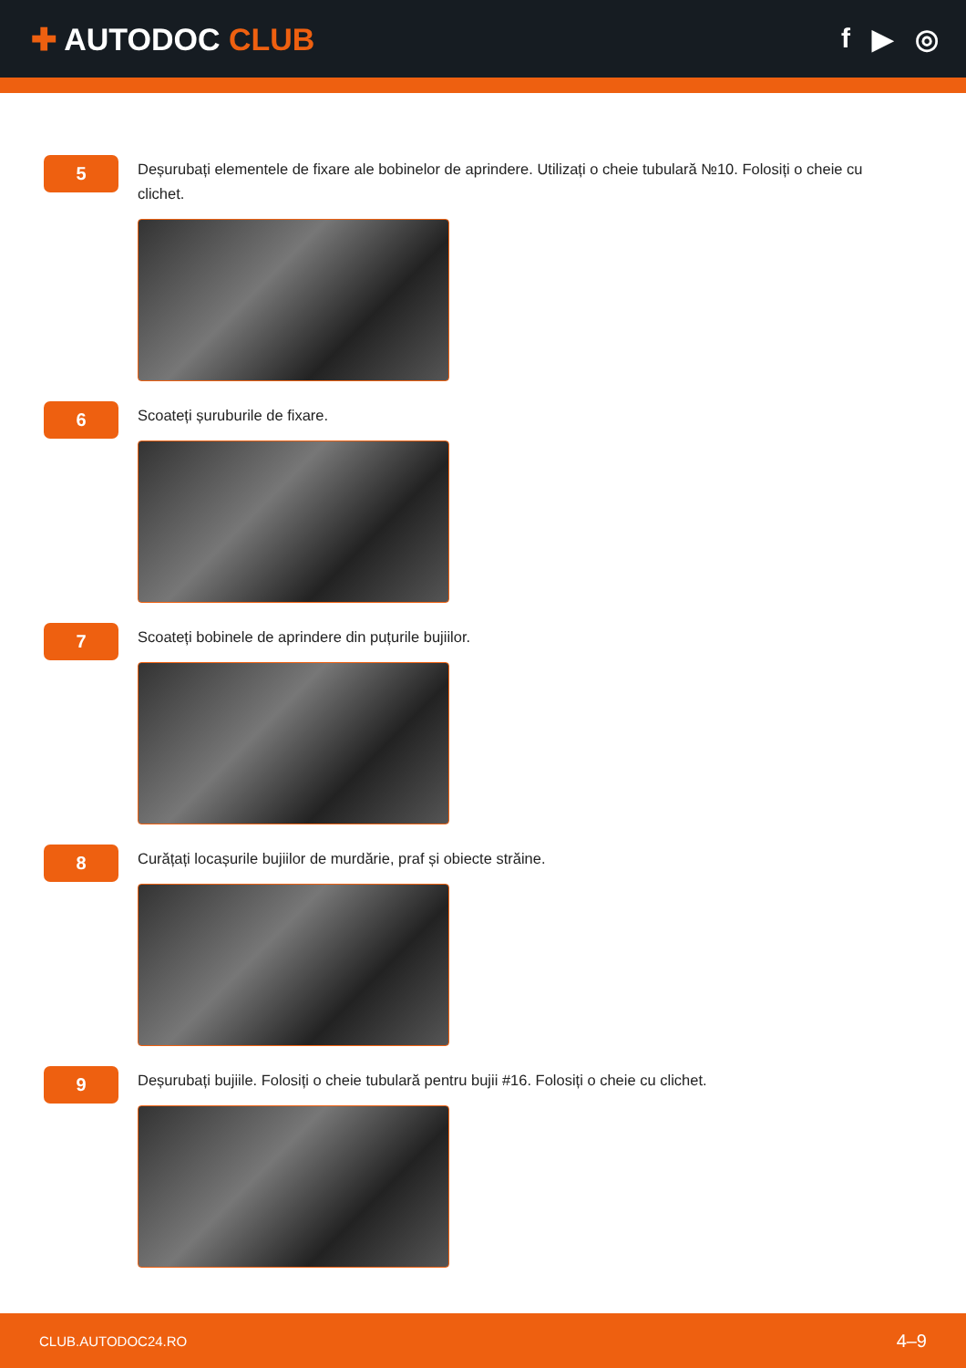✚ AUTODOC CLUB f ▶ ◎
5
Deșurubați elementele de fixare ale bobinelor de aprindere. Utilizați o cheie tubulară №10. Folosiți o cheie cu clichet.
6
Scoateți șuruburile de fixare.
7
Scoateți bobinele de aprindere din puțurile bujiilor.
8
Curățați locașurile bujiilor de murdărie, praf și obiecte străine.
9
Deșurubați bujiile. Folosiți o cheie tubulară pentru bujii #16. Folosiți o cheie cu clichet.
CLUB.AUTODOC24.RO 4–9